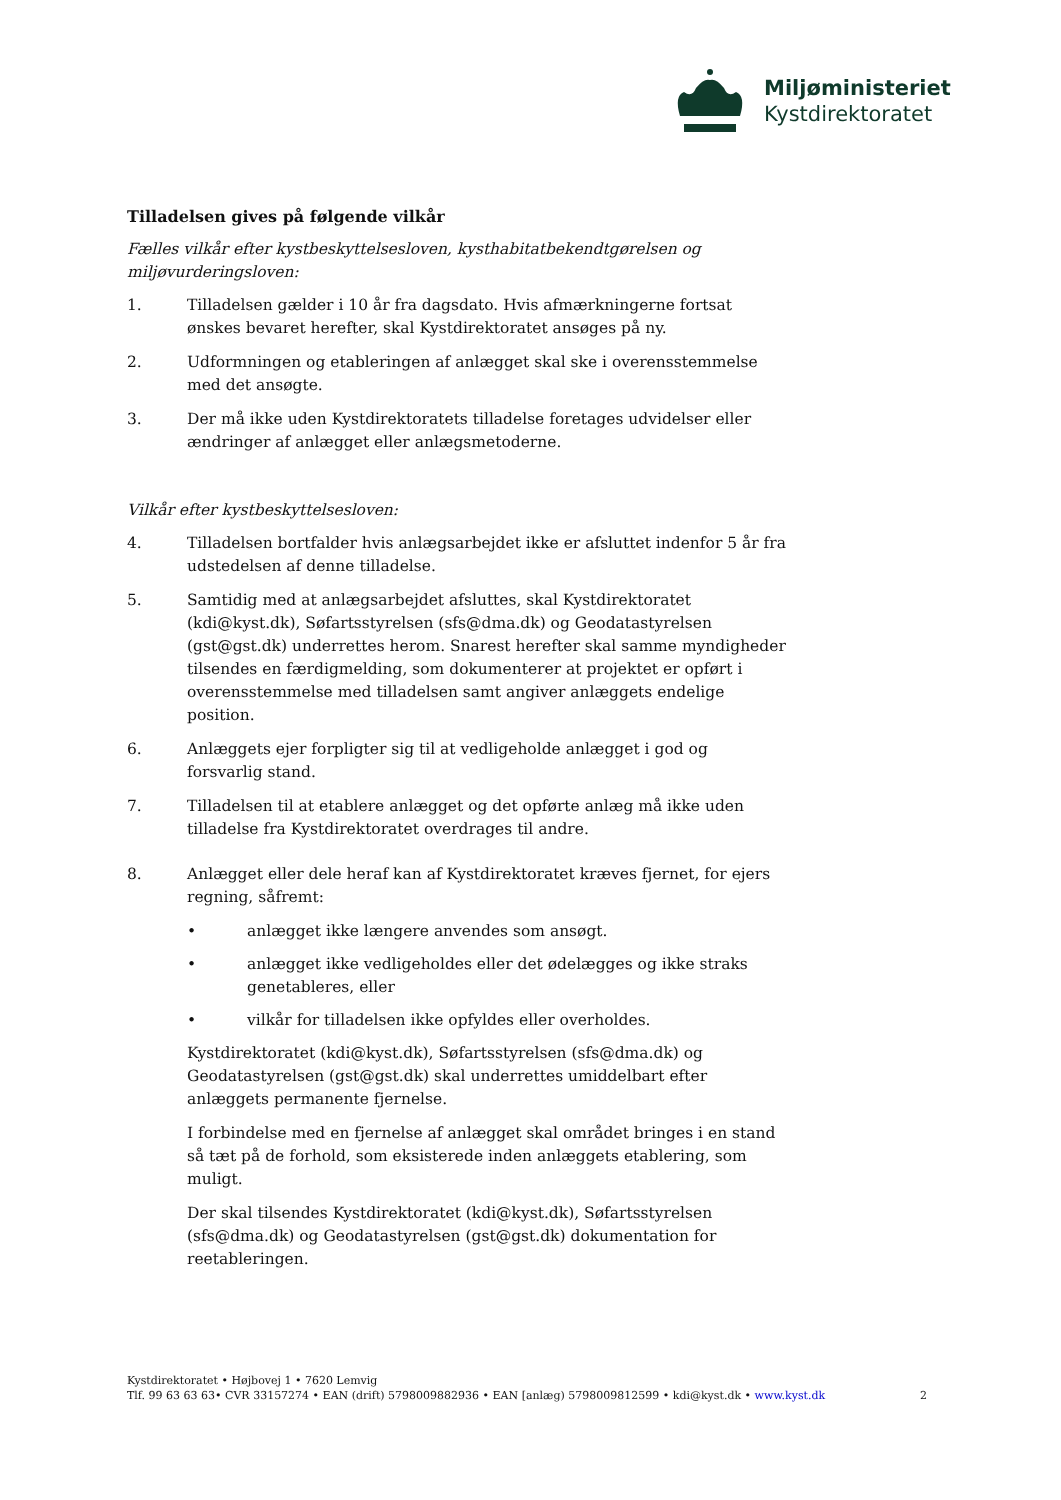Miljøministeriet
Kystdirektoratet
Tilladelsen gives på følgende vilkår
Fælles vilkår efter kystbeskyttelsesloven, kysthabitatbekendtgørelsen og miljøvurderingsloven:
1. Tilladelsen gælder i 10 år fra dagsdato. Hvis afmærkningerne fortsat ønskes bevaret herefter, skal Kystdirektoratet ansøges på ny.
2. Udformningen og etableringen af anlægget skal ske i overensstemmelse med det ansøgte.
3. Der må ikke uden Kystdirektoratets tilladelse foretages udvidelser eller ændringer af anlægget eller anlægsmetoderne.
Vilkår efter kystbeskyttelsesloven:
4. Tilladelsen bortfalder hvis anlægsarbejdet ikke er afsluttet indenfor 5 år fra udstedelsen af denne tilladelse.
5. Samtidig med at anlægsarbejdet afsluttes, skal Kystdirektoratet (kdi@kyst.dk), Søfartsstyrelsen (sfs@dma.dk) og Geodatastyrelsen (gst@gst.dk) underrettes herom. Snarest herefter skal samme myndigheder tilsendes en færdigmelding, som dokumenterer at projektet er opført i overensstemmelse med tilladelsen samt angiver anlæggets endelige position.
6. Anlæggets ejer forpligter sig til at vedligeholde anlægget i god og forsvarlig stand.
7. Tilladelsen til at etablere anlægget og det opførte anlæg må ikke uden tilladelse fra Kystdirektoratet overdrages til andre.
8. Anlægget eller dele heraf kan af Kystdirektoratet kræves fjernet, for ejers regning, såfremt:
• anlægget ikke længere anvendes som ansøgt.
• anlægget ikke vedligeholdes eller det ødelægges og ikke straks genetableres, eller
• vilkår for tilladelsen ikke opfyldes eller overholdes.
Kystdirektoratet (kdi@kyst.dk), Søfartsstyrelsen (sfs@dma.dk) og Geodatastyrelsen (gst@gst.dk) skal underrettes umiddelbart efter anlæggets permanente fjernelse.
I forbindelse med en fjernelse af anlægget skal området bringes i en stand så tæt på de forhold, som eksisterede inden anlæggets etablering, som muligt.
Der skal tilsendes Kystdirektoratet (kdi@kyst.dk), Søfartsstyrelsen (sfs@dma.dk) og Geodatastyrelsen (gst@gst.dk) dokumentation for reetableringen.
Kystdirektoratet • Højbovej 1 • 7620 Lemvig
Tlf. 99 63 63 63• CVR 33157274 • EAN (drift) 5798009882936 • EAN [anlæg) 5798009812599 • kdi@kyst.dk • www.kyst.dk
2